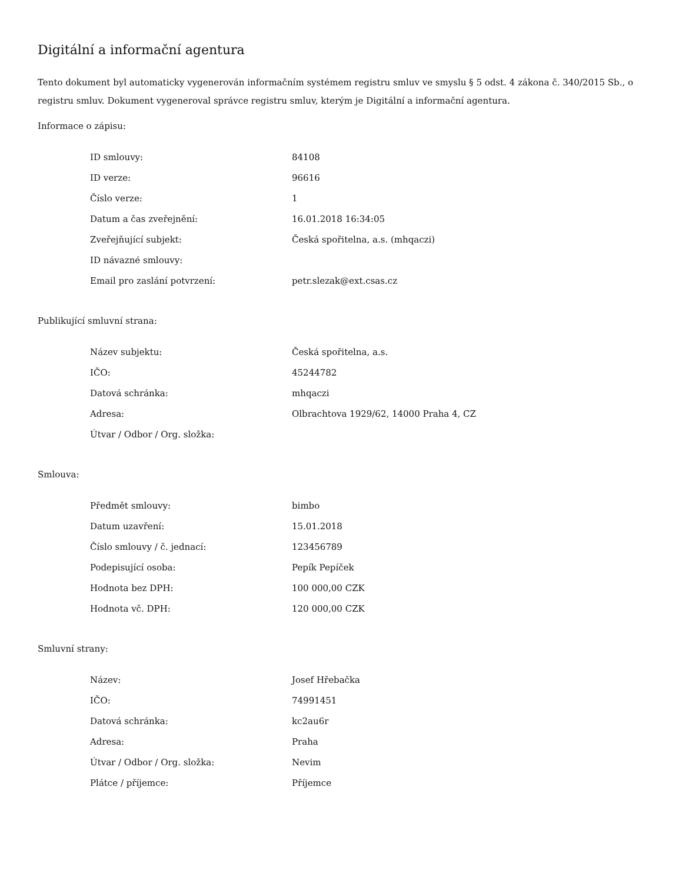Digitální a informační agentura
Tento dokument byl automaticky vygenerován informačním systémem registru smluv ve smyslu § 5 odst. 4 zákona č. 340/2015 Sb., o registru smluv. Dokument vygeneroval správce registru smluv, kterým je Digitální a informační agentura.
Informace o zápisu:
| ID smlouvy: | 84108 |
| ID verze: | 96616 |
| Číslo verze: | 1 |
| Datum a čas zveřejnění: | 16.01.2018 16:34:05 |
| Zveřejňující subjekt: | Česká spořitelna, a.s. (mhqaczi) |
| ID návazné smlouvy: | |
| Email pro zaslání potvrzení: | petr.slezak@ext.csas.cz |
Publikující smluvní strana:
| Název subjektu: | Česká spořitelna, a.s. |
| IČO: | 45244782 |
| Datová schránka: | mhqaczi |
| Adresa: | Olbrachtova 1929/62, 14000 Praha 4, CZ |
| Útvar / Odbor / Org. složka: | |
Smlouva:
| Předmět smlouvy: | bimbo |
| Datum uzavření: | 15.01.2018 |
| Číslo smlouvy / č. jednací: | 123456789 |
| Podepisující osoba: | Pepík Pepíček |
| Hodnota bez DPH: | 100 000,00 CZK |
| Hodnota vč. DPH: | 120 000,00 CZK |
Smluvní strany:
| Název: | Josef Hřebačka |
| IČO: | 74991451 |
| Datová schránka: | kc2au6r |
| Adresa: | Praha |
| Útvar / Odbor / Org. složka: | Nevim |
| Plátce / příjemce: | Příjemce |